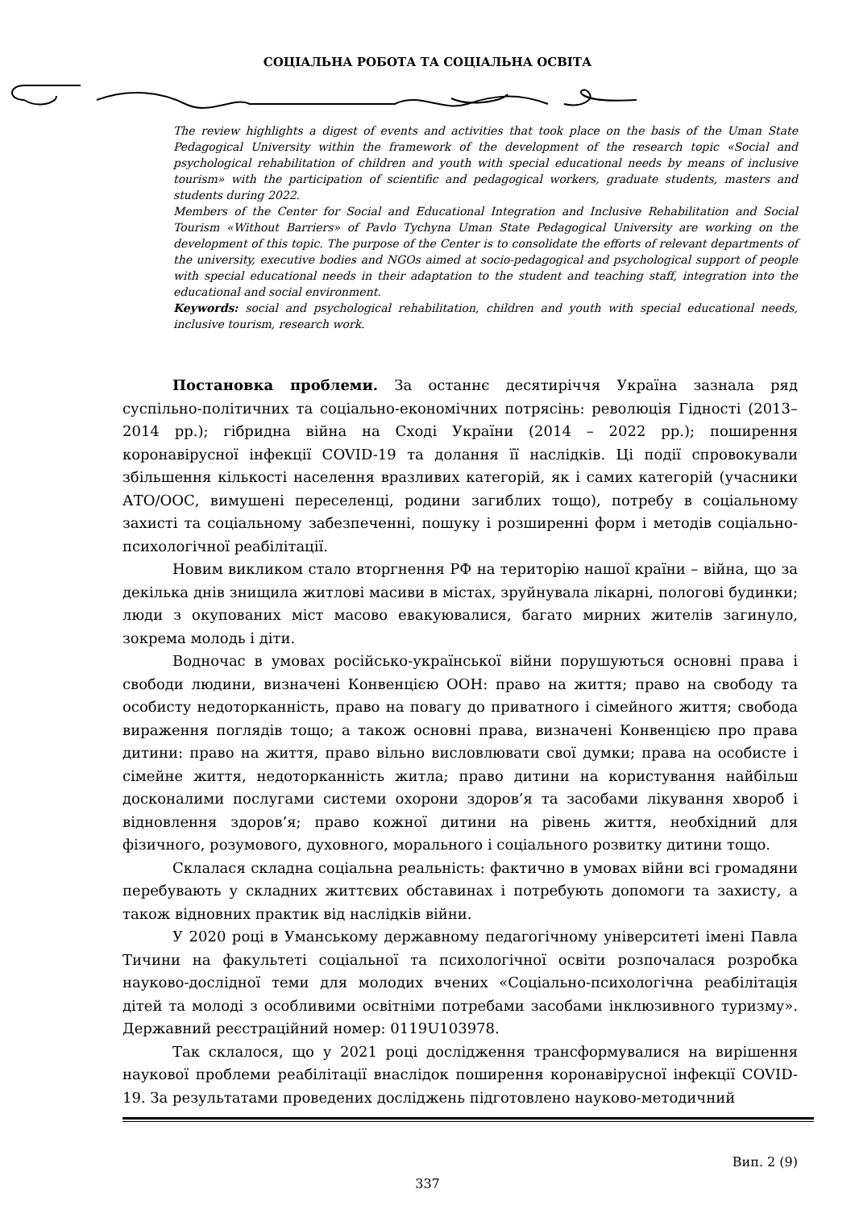СОЦІАЛЬНА РОБОТА ТА СОЦІАЛЬНА ОСВІТА
The review highlights a digest of events and activities that took place on the basis of the Uman State Pedagogical University within the framework of the development of the research topic «Social and psychological rehabilitation of children and youth with special educational needs by means of inclusive tourism» with the participation of scientific and pedagogical workers, graduate students, masters and students during 2022.
Members of the Center for Social and Educational Integration and Inclusive Rehabilitation and Social Tourism «Without Barriers» of Pavlo Tychyna Uman State Pedagogical University are working on the development of this topic. The purpose of the Center is to consolidate the efforts of relevant departments of the university, executive bodies and NGOs aimed at socio-pedagogical and psychological support of people with special educational needs in their adaptation to the student and teaching staff, integration into the educational and social environment.
Keywords: social and psychological rehabilitation, children and youth with special educational needs, inclusive tourism, research work.
Постановка проблеми. За останнє десятиріччя Україна зазнала ряд суспільно-політичних та соціально-економічних потрясінь: революція Гідності (2013–2014 рр.); гібридна війна на Сході України (2014 – 2022 рр.); поширення коронавірусної інфекції COVID-19 та долання її наслідків. Ці події спровокували збільшення кількості населення вразливих категорій, як і самих категорій (учасники АТО/ООС, вимушені переселенці, родини загиблих тощо), потребу в соціальному захисті та соціальному забезпеченні, пошуку і розширенні форм і методів соціально-психологічної реабілітації.
Новим викликом стало вторгнення РФ на територію нашої країни – війна, що за декілька днів знищила житлові масиви в містах, зруйнувала лікарні, пологові будинки; люди з окупованих міст масово евакуювалися, багато мирних жителів загинуло, зокрема молодь і діти.
Водночас в умовах російсько-української війни порушуються основні права і свободи людини, визначені Конвенцією ООН: право на життя; право на свободу та особисту недоторканність, право на повагу до приватного і сімейного життя; свобода вираження поглядів тощо; а також основні права, визначені Конвенцією про права дитини: право на життя, право вільно висловлювати свої думки; права на особисте і сімейне життя, недоторканність житла; право дитини на користування найбільш досконалими послугами системи охорони здоров’я та засобами лікування хвороб і відновлення здоров’я; право кожної дитини на рівень життя, необхідний для фізичного, розумового, духовного, морального і соціального розвитку дитини тощо.
Склалася складна соціальна реальність: фактично в умовах війни всі громадяни перебувають у складних життєвих обставинах і потребують допомоги та захисту, а також відновних практик від наслідків війни.
У 2020 році в Уманському державному педагогічному університеті імені Павла Тичини на факультеті соціальної та психологічної освіти розпочалася розробка науково-дослідної теми для молодих вчених «Соціально-психологічна реабілітація дітей та молоді з особливими освітніми потребами засобами інклюзивного туризму». Державний реєстраційний номер: 0119U103978.
Так склалося, що у 2021 році дослідження трансформувалися на вирішення наукової проблеми реабілітації внаслідок поширення коронавірусної інфекції COVID-19. За результатами проведених досліджень підготовлено науково-методичний
Вип. 2 (9)
337